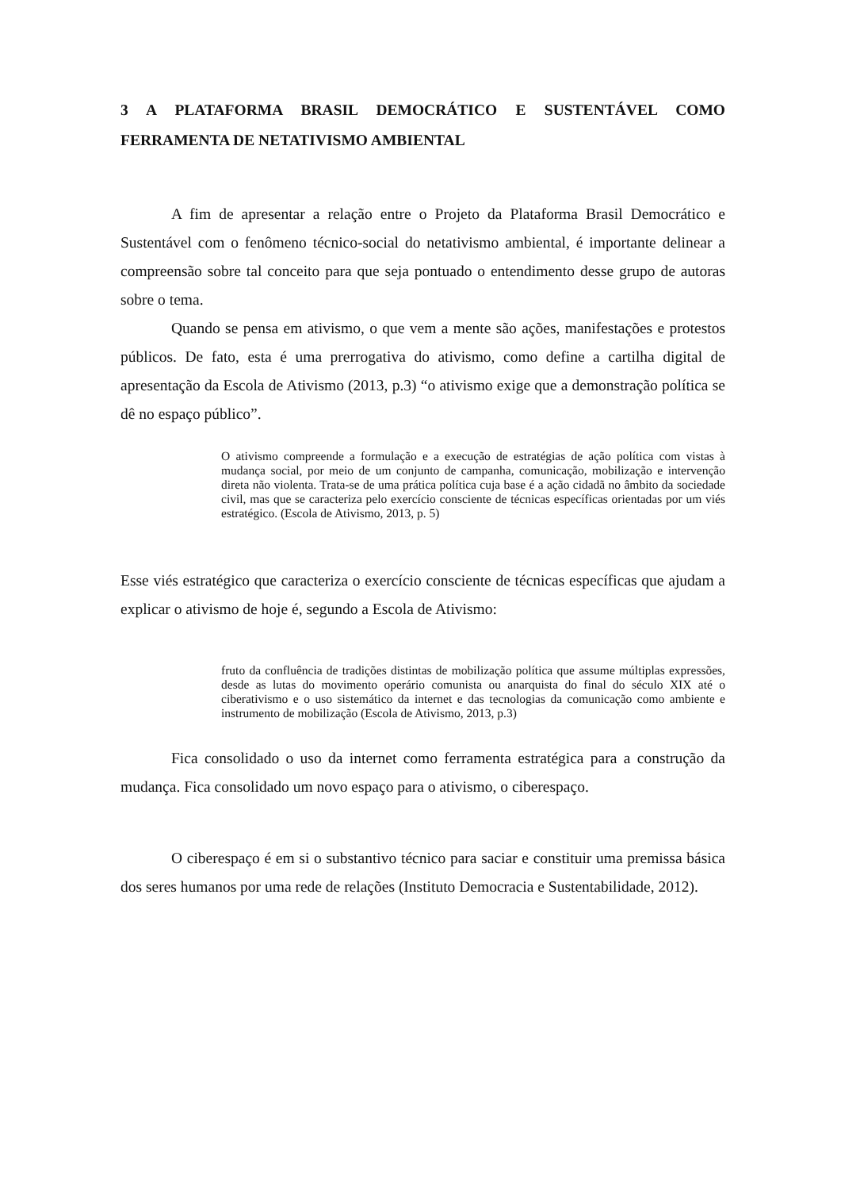3 A PLATAFORMA BRASIL DEMOCRÁTICO E SUSTENTÁVEL COMO FERRAMENTA DE NETATIVISMO AMBIENTAL
A fim de apresentar a relação entre o Projeto da Plataforma Brasil Democrático e Sustentável com o fenômeno técnico-social do netativismo ambiental, é importante delinear a compreensão sobre tal conceito para que seja pontuado o entendimento desse grupo de autoras sobre o tema.
Quando se pensa em ativismo, o que vem a mente são ações, manifestações e protestos públicos. De fato, esta é uma prerrogativa do ativismo, como define a cartilha digital de apresentação da Escola de Ativismo (2013, p.3) “o ativismo exige que a demonstração política se dê no espaço público”.
O ativismo compreende a formulação e a execução de estratégias de ação política com vistas à mudança social, por meio de um conjunto de campanha, comunicação, mobilização e intervenção direta não violenta. Trata-se de uma prática política cuja base é a ação cidadã no âmbito da sociedade civil, mas que se caracteriza pelo exercício consciente de técnicas específicas orientadas por um viés estratégico. (Escola de Ativismo, 2013, p. 5)
Esse viés estratégico que caracteriza o exercício consciente de técnicas específicas que ajudam a explicar o ativismo de hoje é, segundo a Escola de Ativismo:
fruto da confluência de tradições distintas de mobilização política que assume múltiplas expressões, desde as lutas do movimento operário comunista ou anarquista do final do século XIX até o ciberativismo e o uso sistemático da internet e das tecnologias da comunicação como ambiente e instrumento de mobilização (Escola de Ativismo, 2013, p.3)
Fica consolidado o uso da internet como ferramenta estratégica para a construção da mudança. Fica consolidado um novo espaço para o ativismo, o ciberespaço.
O ciberespaço é em si o substantivo técnico para saciar e constituir uma premissa básica dos seres humanos por uma rede de relações (Instituto Democracia e Sustentabilidade, 2012).